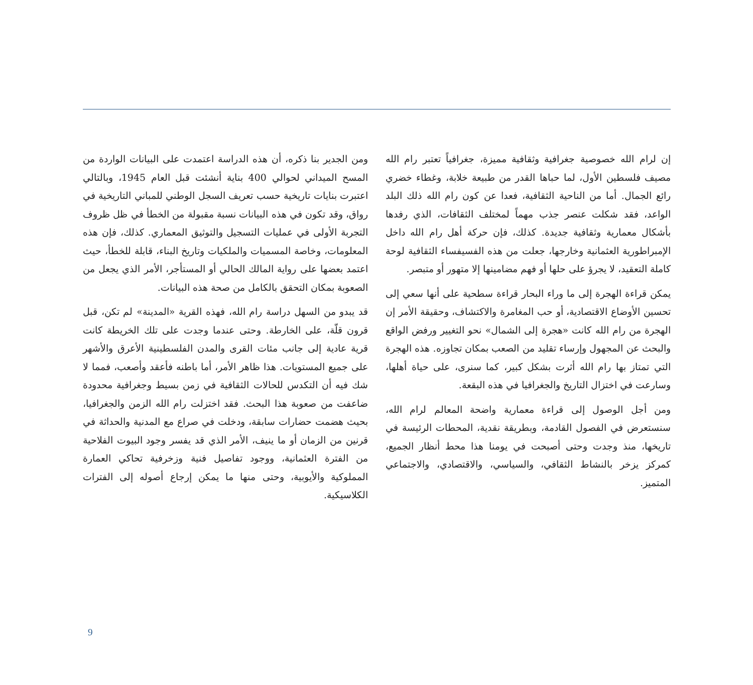ومن الجدير بنا ذكره، أن هذه الدراسة اعتمدت على البيانات الواردة من المسح الميداني لحوالي 400 بناية أنشئت قبل العام 1945، وبالتالي اعتبرت بنايات تاريخية حسب تعريف السجل الوطني للمباني التاريخية في رواق، وقد تكون في هذه البيانات نسبة مقبولة من الخطأ في ظل ظروف التجربة الأولى في عمليات التسجيل والتوثيق المعماري. كذلك، فإن هذه المعلومات، وخاصة المسميات والملكيات وتاريخ البناء، قابلة للخطأ، حيث اعتمد بعضها على رواية المالك الحالي أو المستأجر، الأمر الذي يجعل من الصعوبة بمكان التحقق بالكامل من صحة هذه البيانات.
قد يبدو من السهل دراسة رام الله، فهذه القرية «المدينة» لم تكن، قبل قرون قلّة، على الخارطة. وحتى عندما وجدت على تلك الخريطة كانت قرية عادية إلى جانب مئات القرى والمدن الفلسطينية الأعرق والأشهر على جميع المستويات. هذا ظاهر الأمر، أما باطنه فأعقد وأصعب، فمما لا شك فيه أن التكدس للحالات الثقافية في زمن بسيط وجغرافية محدودة ضاعفت من صعوبة هذا البحث. فقد اختزلت رام الله الزمن والجغرافيا، بحيث هضمت حضارات سابقة، ودخلت في صراع مع المدنية والحداثة في قرنين من الزمان أو ما ينيف، الأمر الذي قد يفسر وجود البيوت الفلاحية من الفترة العثمانية، ووجود تفاصيل فنية وزخرفية تحاكي العمارة المملوكية والأيوبية، وحتى منها ما يمكن إرجاع أصوله إلى الفترات الكلاسيكية.
إن لرام الله خصوصية جغرافية وثقافية مميزة، جغرافياً تعتبر رام الله مصيف فلسطين الأول، لما حباها القدر من طبيعة خلابة، وغطاء خضري رائع الجمال. أما من الناحية الثقافية، فعدا عن كون رام الله ذلك البلد الواعد، فقد شكلت عنصر جذب مهماً لمختلف الثقافات، الذي رفدها بأشكال معمارية وثقافية جديدة. كذلك، فإن حركة أهل رام الله داخل الإمبراطورية العثمانية وخارجها، جعلت من هذه الفسيفساء الثقافية لوحة كاملة التعقيد، لا يجرؤ على حلها أو فهم مضامينها إلا متهور أو متبصر.
يمكن قراءة الهجرة إلى ما وراء البحار قراءة سطحية على أنها سعي إلى تحسين الأوضاع الاقتصادية، أو حب المغامرة والاكتشاف، وحقيقة الأمر إن الهجرة من رام الله كانت «هجرة إلى الشمال» نحو التغيير ورفض الواقع والبحث عن المجهول وإرساء تقليد من الصعب بمكان تجاوزه. هذه الهجرة التي تمتاز بها رام الله أثرت بشكل كبير، كما سنرى، على حياة أهلها، وسارعت في اختزال التاريخ والجغرافيا في هذه البقعة.
ومن أجل الوصول إلى قراءة معمارية واضحة المعالم لرام الله، سنستعرض في الفصول القادمة، وبطريقة نقدية، المحطات الرئيسة في تاريخها، منذ وجدت وحتى أصبحت في يومنا هذا محط أنظار الجميع، كمركز يزخر بالنشاط الثقافي، والسياسي، والاقتصادي، والاجتماعي المتميز.
9